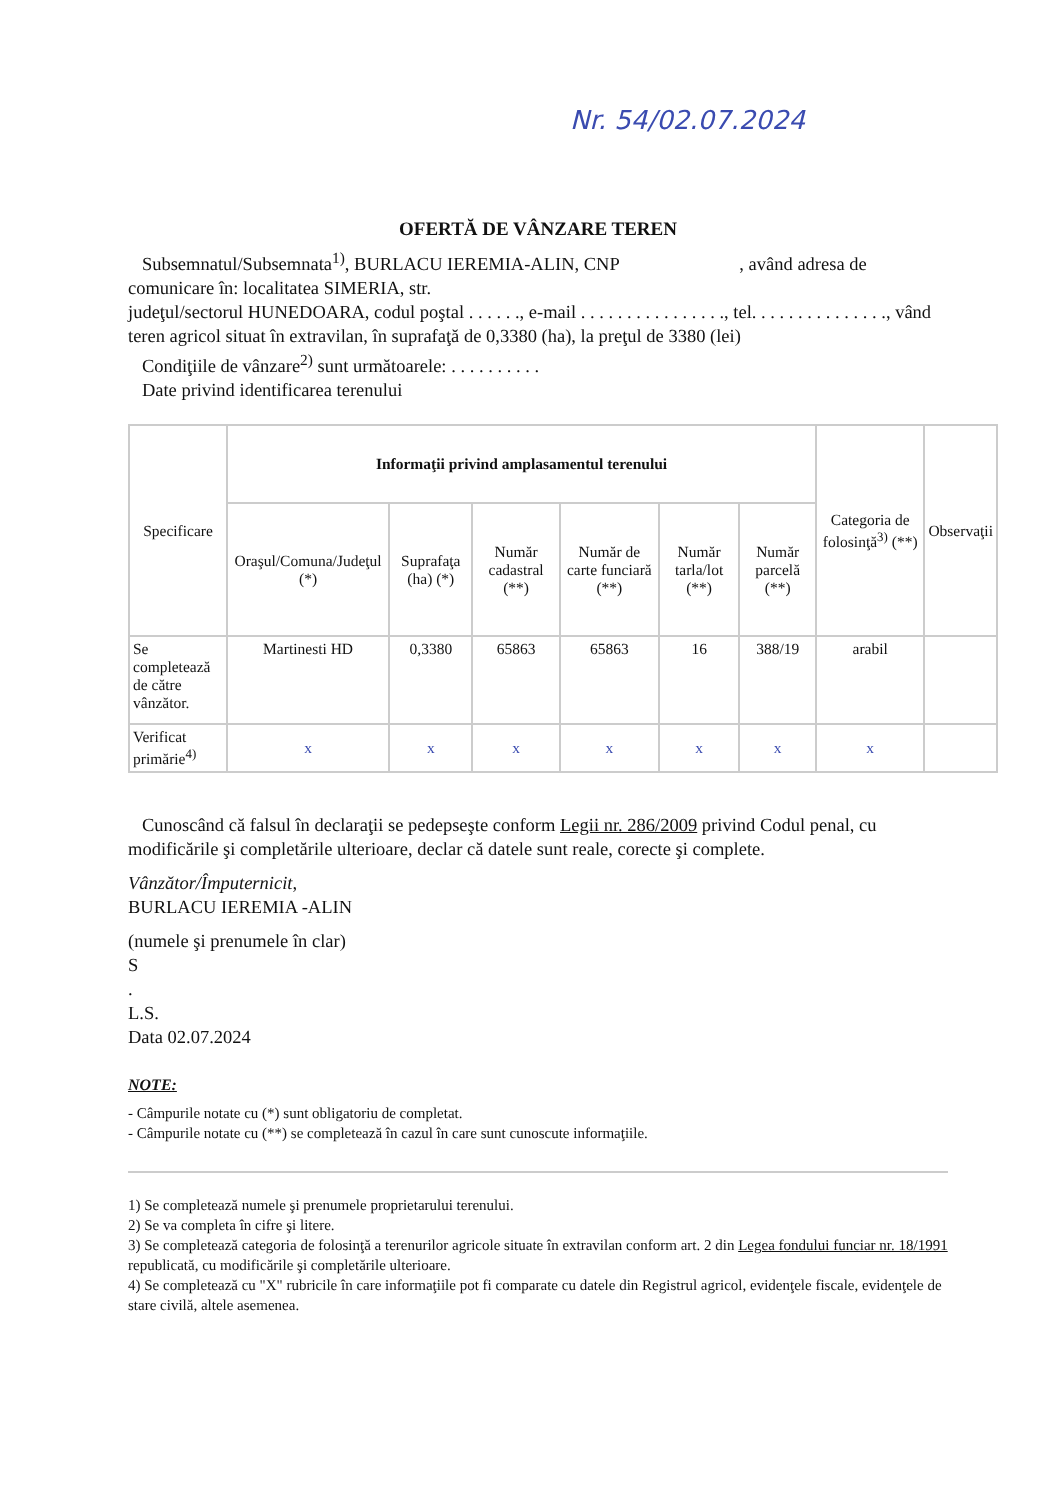Nr. 54/02.07.2024
OFERTĂ DE VÂNZARE TEREN
Subsemnatul/Subsemnata<sup>1)</sup>, BURLACU IEREMIA-ALIN, CNP , având adresa de comunicare în: localitatea SIMERIA, str.
judeţul/sectorul HUNEDOARA, codul poştal . . . . . ., e-mail . . . . . . . . . . . . . . . ., tel. . . . . . . . . . . . . . ., vând teren agricol situat în extravilan, în suprafaţă de 0,3380 (ha), la preţul de 3380 (lei)
Condiţiile de vânzare<sup>2)</sup> sunt următoarele: . . . . . . . . . .
Date privind identificarea terenului
| Specificare | Informaţii privind amplasamentul terenului | | | | | | Categoria de folosinţă<sup>3)</sup> (**) | Observaţii |
| --- | --- | --- | --- | --- | --- | --- | --- | --- |
| | Oraşul/Comuna/Judeţul (*) | Suprafaţa (ha) (*) | Număr cadastral (**) | Număr de carte funciară (**) | Număr tarla/lot (**) | Număr parcelă (**) | | |
| Se completează de către vânzător. | Martinesti HD | 0,3380 | 65863 | 65863 | 16 | 388/19 | arabil | |
| Verificat primărie<sup>4)</sup> | x | x | x | x | x | x | x | |
Cunoscând că falsul în declaraţii se pedepseşte conform Legii nr. 286/2009 privind Codul penal, cu modificările şi completările ulterioare, declar că datele sunt reale, corecte şi complete.
Vânzător/Împuternicit,
BURLACU IEREMIA -ALIN
(numele şi prenumele în clar)
S
.
L.S.
Data 02.07.2024
NOTE:
- Câmpurile notate cu (*) sunt obligatoriu de completat.
- Câmpurile notate cu (**) se completează în cazul în care sunt cunoscute informaţiile.
1) Se completează numele şi prenumele proprietarului terenului.
2) Se va completa în cifre şi litere.
3) Se completează categoria de folosinţă a terenurilor agricole situate în extravilan conform art. 2 din Legea fondului funciar nr. 18/1991 republicată, cu modificările şi completările ulterioare.
4) Se completează cu "X" rubricile în care informaţiile pot fi comparate cu datele din Registrul agricol, evidenţele fiscale, evidenţele de stare civilă, altele asemenea.